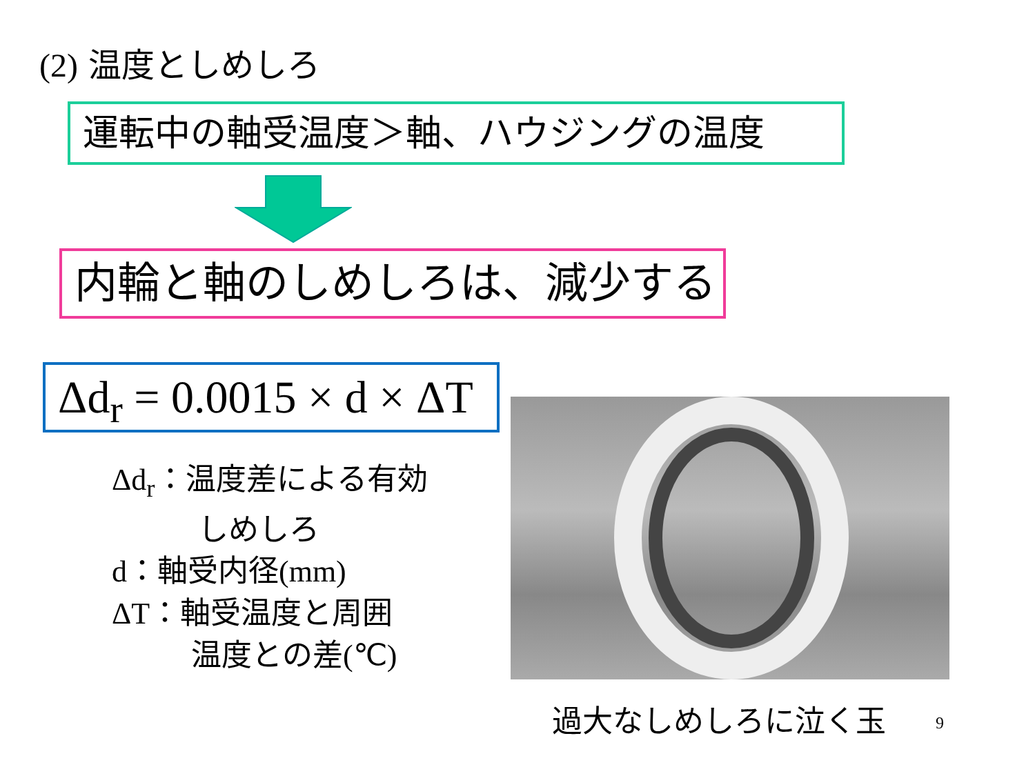(2) 温度としめしろ
運転中の軸受温度＞軸、ハウジングの温度
内輪と軸のしめしろは、減少する
Δd<sub>r</sub> = 0.0015 × d × ΔT
Δd<sub>r</sub>：温度差による有効
しめしろ
d：軸受内径(mm)
ΔT：軸受温度と周囲
温度との差(℃)
過大なしめしろに泣く玉 9